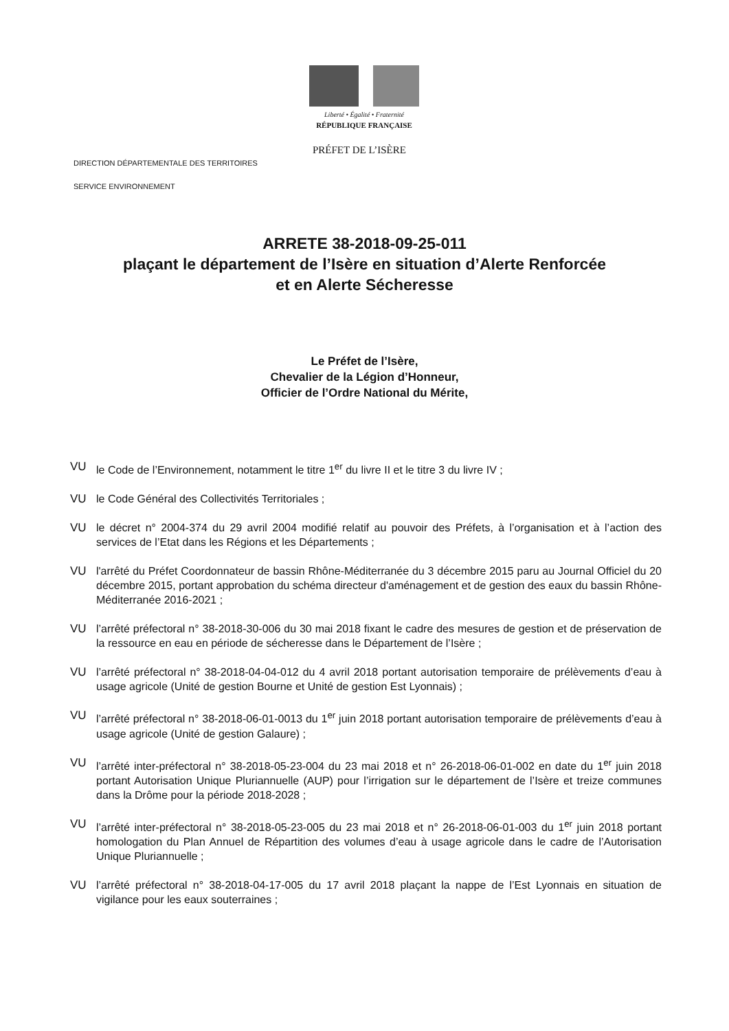Liberté • Égalité • Fraternité
RÉPUBLIQUE FRANÇAISE
PRÉFET DE L’ISÈRE
DIRECTION DÉPARTEMENTALE DES TERRITOIRES
SERVICE ENVIRONNEMENT
ARRETE 38-2018-09-25-011
plaçant le département de l’Isère en situation d’Alerte Renforcée
et en Alerte Sécheresse
Le Préfet de l’Isère,
Chevalier de la Légion d’Honneur,
Officier de l’Ordre National du Mérite,
VU le Code de l’Environnement, notamment le titre 1<sup>er</sup> du livre II et le titre 3 du livre IV ;
VU le Code Général des Collectivités Territoriales ;
VU le décret n° 2004-374 du 29 avril 2004 modifié relatif au pouvoir des Préfets, à l’organisation et à l’action des services de l’Etat dans les Régions et les Départements ;
VU l'arrêté du Préfet Coordonnateur de bassin Rhône-Méditerranée du 3 décembre 2015 paru au Journal Officiel du 20 décembre 2015, portant approbation du schéma directeur d'aménagement et de gestion des eaux du bassin Rhône-Méditerranée 2016-2021 ;
VU l’arrêté préfectoral n° 38-2018-30-006 du 30 mai 2018 fixant le cadre des mesures de gestion et de préservation de la ressource en eau en période de sécheresse dans le Département de l’Isère ;
VU l’arrêté préfectoral n° 38-2018-04-04-012 du 4 avril 2018 portant autorisation temporaire de prélèvements d’eau à usage agricole (Unité de gestion Bourne et Unité de gestion Est Lyonnais) ;
VU l’arrêté préfectoral n° 38-2018-06-01-0013 du 1<sup>er</sup> juin 2018 portant autorisation temporaire de prélèvements d’eau à usage agricole (Unité de gestion Galaure) ;
VU l’arrêté inter-préfectoral n° 38-2018-05-23-004 du 23 mai 2018 et n° 26-2018-06-01-002 en date du 1<sup>er</sup> juin 2018 portant Autorisation Unique Pluriannuelle (AUP) pour l’irrigation sur le département de l’Isère et treize communes dans la Drôme pour la période 2018-2028 ;
VU l’arrêté inter-préfectoral n° 38-2018-05-23-005 du 23 mai 2018 et n° 26-2018-06-01-003 du 1<sup>er</sup> juin 2018 portant homologation du Plan Annuel de Répartition des volumes d’eau à usage agricole dans le cadre de l’Autorisation Unique Pluriannuelle ;
VU l’arrêté préfectoral n° 38-2018-04-17-005 du 17 avril 2018 plaçant la nappe de l’Est Lyonnais en situation de vigilance pour les eaux souterraines ;